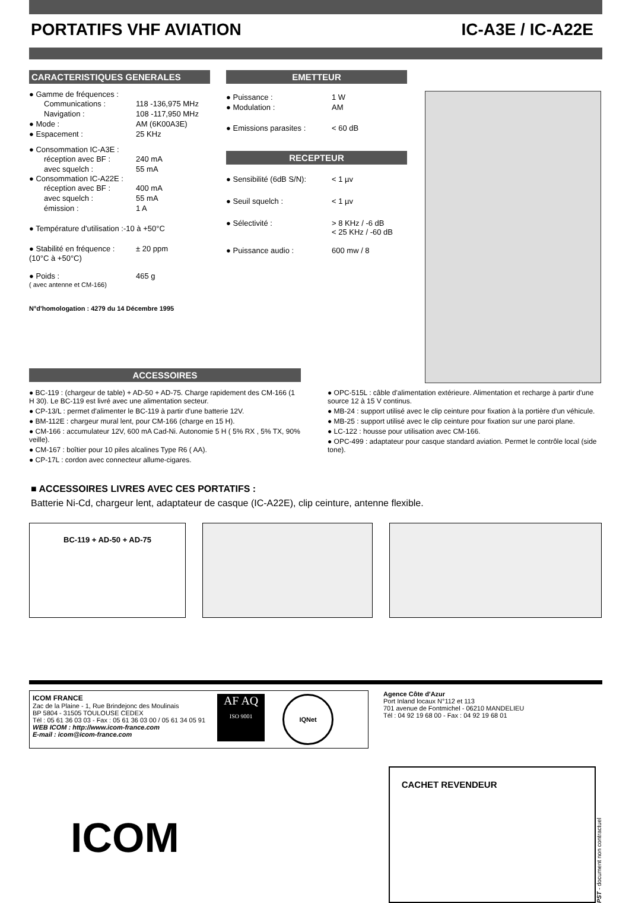PORTATIFS VHF AVIATION IC-A3E / IC-A22E
CARACTERISTIQUES GENERALES
● Gamme de fréquences :
Communications : 118 -136,975 MHz
Navigation : 108 -117,950 MHz
● Mode : AM (6K00A3E)
● Espacement : 25 KHz
● Consommation IC-A3E :
réception avec BF : 240 mA
avec squelch : 55 mA
● Consommation IC-A22E :
réception avec BF : 400 mA
avec squelch : 55 mA
émission : 1 A
● Température d'utilisation :-10 à +50°C
● Stabilité en fréquence :
± 20 ppm
(10°C à +50°C)
● Poids : 465 g
( avec antenne et CM-166)
N°d'homologation : 4279 du 14 Décembre 1995
EMETTEUR
● Puissance : 1 W
● Modulation : AM
● Emissions parasites :
< 60 dB
RECEPTEUR
● Sensibilité (6dB S/N):
< 1 µv
● Seuil squelch : < 1 µv
● Sélectivité : > 8 KHz / -6 dB
< 25 KHz / -60 dB
● Puissance audio : 600 mw / 8
ACCESSOIRES
● BC-119 : (chargeur de table) + AD-50 + AD-75. Charge rapidement des CM-166 (1 H 30). Le BC-119 est livré avec une alimentation secteur.
● CP-13/L : permet d'alimenter le BC-119 à partir d'une batterie 12V.
● BM-112E : chargeur mural lent, pour CM-166 (charge en 15 H).
● CM-166 : accumulateur 12V, 600 mA Cad-Ni. Autonomie 5 H ( 5% RX , 5% TX, 90% veille).
● CM-167 : boîtier pour 10 piles alcalines Type R6 ( AA).
● CP-17L : cordon avec connecteur allume-cigares.
● OPC-515L : câble d'alimentation extérieure. Alimentation et recharge à partir d'une source 12 à 15 V continus.
● MB-24 : support utilisé avec le clip ceinture pour fixation à la portière d'un véhicule.
● MB-25 : support utilisé avec le clip ceinture pour fixation sur une paroi plane.
● LC-122 : housse pour utilisation avec CM-166.
● OPC-499 : adaptateur pour casque standard aviation. Permet le contrôle local (side tone).
■ ACCESSOIRES LIVRES AVEC CES PORTATIFS :
Batterie Ni-Cd, chargeur lent, adaptateur de casque (IC-A22E), clip ceinture, antenne flexible.
BC-119 + AD-50 + AD-75
ICOM FRANCE
Zac de la Plaine - 1, Rue Brindejonc des Moulinais
BP 5804 - 31505 TOULOUSE CEDEX
Tél : 05 61 36 03 03 - Fax : 05 61 36 03 00 / 05 61 34 05 91
WEB ICOM : http://www.icom-france.com
E-mail : icom@icom-france.com
AF AQ
ISO 9001
IQNet
Agence Côte d'Azur
Port Inland locaux N°112 et 113
701 avenue de Fontmichel - 06210 MANDELIEU
Tél : 04 92 19 68 00 - Fax : 04 92 19 68 01
ICOM
CACHET REVENDEUR
PST - document non contractuel